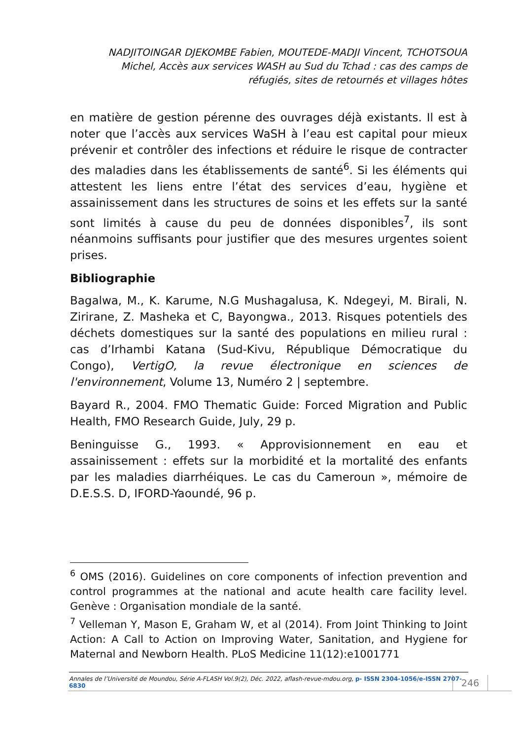NADJITOINGAR DJEKOMBE Fabien, MOUTEDE-MADJI Vincent, TCHOTSOUA Michel, Accès aux services WASH au Sud du Tchad : cas des camps de réfugiés, sites de retournés et villages hôtes
en matière de gestion pérenne des ouvrages déjà existants. Il est à noter que l’accès aux services WaSH à l’eau est capital pour mieux prévenir et contrôler des infections et réduire le risque de contracter des maladies dans les établissements de santé<sup>6</sup>. Si les éléments qui attestent les liens entre l’état des services d’eau, hygiène et assainissement dans les structures de soins et les effets sur la santé sont limités à cause du peu de données disponibles<sup>7</sup>, ils sont néanmoins suffisants pour justifier que des mesures urgentes soient prises.
Bibliographie
Bagalwa, M., K. Karume, N.G Mushagalusa, K. Ndegeyi, M. Birali, N. Zirirane, Z. Masheka et C, Bayongwa., 2013. Risques potentiels des déchets domestiques sur la santé des populations en milieu rural : cas d’Irhambi Katana (Sud-Kivu, République Démocratique du Congo), VertigO, la revue électronique en sciences de l'environnement, Volume 13, Numéro 2 | septembre.
Bayard R., 2004. FMO Thematic Guide: Forced Migration and Public Health, FMO Research Guide, July, 29 p.
Beninguisse G., 1993. « Approvisionnement en eau et assainissement : effets sur la morbidité et la mortalité des enfants par les maladies diarrhéiques. Le cas du Cameroun », mémoire de D.E.S.S. D, IFORD-Yaoundé, 96 p.
<sup>6</sup> OMS (2016). Guidelines on core components of infection prevention and control programmes at the national and acute health care facility level. Genève : Organisation mondiale de la santé.
<sup>7</sup> Velleman Y, Mason E, Graham W, et al (2014). From Joint Thinking to Joint Action: A Call to Action on Improving Water, Sanitation, and Hygiene for Maternal and Newborn Health. PLoS Medicine 11(12):e1001771
Annales de l’Université de Moundou, Série A-FLASH Vol.9(2), Déc. 2022, aflash-revue-mdou.org, p- ISSN 2304-1056/e-ISSN 2707-6830
246